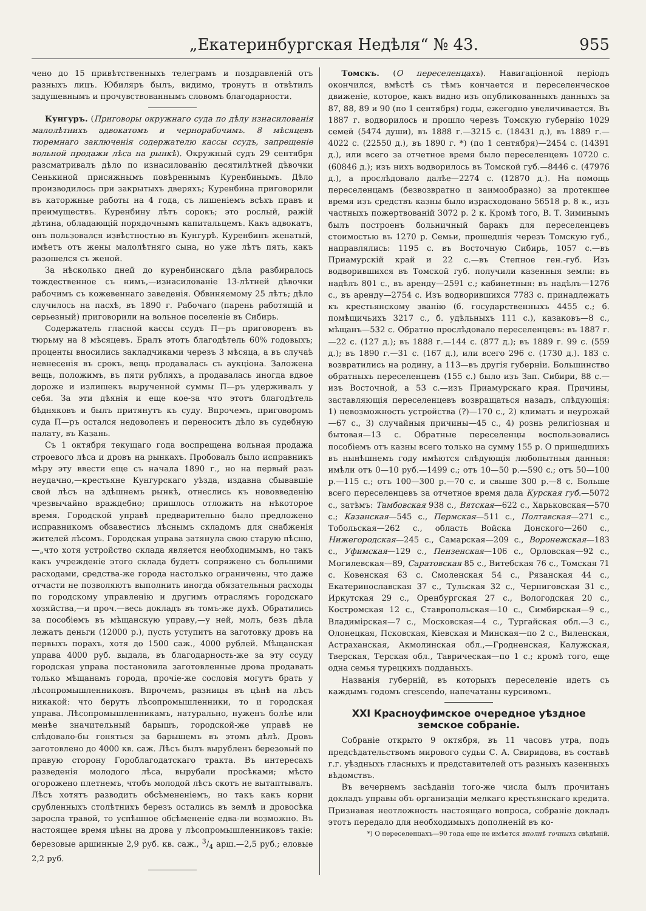„Екатеринбургская Недѣля“ № 43. 955
чено до 15 привѣтственныхъ телеграмъ и поздравленій отъ разныхъ лицъ. Юбиляръ былъ, видимо, тронутъ и отвѣтилъ задушевнымъ и прочувствованнымъ словомъ благодарности.
Кунгуръ. (Приговоры окружнаго суда по дѣлу изнасилованія малолѣтнихъ адвокатомъ и чернорабочимъ. 8 мѣсяцевъ тюремнаго заключенія содержателю кассы ссудъ, запрещеніе вольной продажи лѣса на рынкѣ). Окружный судъ 29 сентября разсматривалъ дѣло по изнасилованію десятилѣтней дѣвочки Сенькиной присяжнымъ повѣреннымъ Куренбинымъ. Дѣло производилось при закрытыхъ дверяхъ; Куренбина приговорили въ каторжные работы на 4 года, съ лишеніемъ всѣхъ правъ и преимуществъ. Куренбину лѣтъ сорокъ; это рослый, ражій дѣтина, обладающій порядочнымъ капитальцемъ. Какъ адвокатъ, онъ пользовался извѣстностью въ Кунгурѣ. Куренбинъ женатый, имѣетъ отъ жены малолѣтняго сына, но уже лѣтъ пять, какъ разошелся съ женой.
За нѣсколько дней до куренбинскаго дѣла разбиралось тождественное съ нимъ,—изнасилованіе 13-лѣтней дѣвочки рабочимъ съ кожевеннаго заведенія. Обвиняемому 25 лѣтъ; дѣло случилось на пасхѣ, въ 1890 г. Рабочаго (парень работящій и серьезный) приговорили на вольное поселеніе въ Сибирь.
Содержатель гласной кассы ссудъ П—ръ приговоренъ въ тюрьму на 8 мѣсяцевъ. Бралъ этотъ благодѣтель 60% годовыхъ; проценты вносились закладчиками черезъ 3 мѣсяца, а въ случаѣ невнесенія въ срокъ, вещь продавалась съ аукціона. Заложена вещь, положимъ, въ пяти рубляхъ, а продавалась иногда вдвое дороже и излишекъ вырученной суммы П—ръ удерживалъ у себя. За эти дѣянія и еще кое-за что этотъ благодѣтель бѣдняковъ и былъ притянутъ къ суду. Впрочемъ, приговоромъ суда П—ръ остался недоволенъ и переноситъ дѣло въ судебную палату, въ Казань.
Съ 1 октября текущаго года воспрещена вольная продажа строевого лѣса и дровъ на рынкахъ. Пробовалъ было исправникъ мѣру эту ввести еще съ начала 1890 г., но на первый разъ неудачно,—крестьяне Кунгурскаго уѣзда, издавна сбывавшіе свой лѣсъ на здѣшнемъ рынкѣ, отнеслись къ нововведенію чрезвычайно враждебно; пришлось отложить на нѣкоторое время. Городской управѣ предварительно было предложено исправникомъ обзавестись лѣснымъ складомъ для снабженія жителей лѣсомъ. Городская управа затянула свою старую пѣсню,—„что хотя устройство склада является необходимымъ, но такъ какъ учрежденіе этого склада будетъ сопряжено съ большими расходами, средства-же города настолько ограничены, что даже отчасти не позволяютъ выполнить иногда обязательныя расходы по городскому управленію и другимъ отраслямъ городскаго хозяйства,—и проч.—весь докладъ въ томъ-же духѣ. Обратились за пособіемъ въ мѣщанскую управу,—у ней, молъ, безъ дѣла лежатъ деньги (12000 р.), пусть уступитъ на заготовку дровъ на первыхъ порахъ, хотя до 1500 саж., 4000 рублей. Мѣщанская управа 4000 руб. выдала, въ благодарность-же за эту ссуду городская управа постановила заготовленные дрова продавать только мѣщанамъ города, прочіе-же сословія могутъ брать у лѣсопромышленниковъ. Впрочемъ, разницы въ цѣнѣ на лѣсъ никакой: что берутъ лѣсопромышленники, то и городская управа. Лѣсопромышленникамъ, натурально, нуженъ болѣе или менѣе значительный барышъ, городской-же управѣ не слѣдовало-бы гоняться за барышемъ въ этомъ дѣлѣ. Дровъ заготовлено до 4000 кв. саж. Лѣсъ былъ вырубленъ березовый по правую сторону Гороблагодатскаго тракта. Въ интересахъ разведенія молодого лѣса, вырубали просѣками; мѣсто огорожено плетнемъ, чтобъ молодой лѣсъ скотъ не вытаптывалъ. Лѣсъ хотятъ разводить обсѣмененіемъ, но такъ какъ корни срубленныхъ столѣтнихъ березъ остались въ землѣ и дровосѣка заросла травой, то успѣшное обсѣмененіе едва-ли возможно. Въ настоящее время цѣны на дрова у лѣсопромышленниковъ такіе: березовые аршинные 2,9 руб. кв. саж., 3/4 арш.—2,5 руб.; еловые 2,2 руб.
Томскъ. (О переселенцахъ). Навигаціонной періодъ окончился, вмѣстѣ съ тѣмъ кончается и переселенческое движеніе, которое, какъ видно изъ опубликованныхъ данныхъ за 87, 88, 89 и 90 (по 1 сентября) годы, ежегодно увеличивается. Въ 1887 г. водворилось и прошло черезъ Томскую губернію 1029 семей (5474 души), въ 1888 г.—3215 с. (18431 д.), въ 1889 г.—4022 с. (22550 д.), въ 1890 г. *) (по 1 сентября)—2454 с. (14391 д.), или всего за отчетное время было переселенцевъ 10720 с. (60846 д.); изъ нихъ водворилось въ Томской губ.—8446 с. (47976 д.), а прослѣдовало далѣе—2274 с. (12870 д.). На помощь переселенцамъ (безвозвратно и заимообразно) за протекшее время изъ средствъ казны было израсходовано 56518 р. 8 к., изъ частныхъ пожертвованій 3072 р. 2 к. Кромѣ того, В. Т. Зиминымъ былъ построенъ больничный баракъ для переселенцевъ стоимостью въ 1270 р. Семьи, прошедшія черезъ Томскую губ., направлялись: 1195 с. въ Восточную Сибирь, 1057 с.—въ Приамурскій край и 22 с.—въ Степное ген.-губ. Изъ водворившихся въ Томской губ. получили казенныя земли: въ надѣлъ 801 с., въ аренду—2591 с.; кабинетныя: въ надѣлъ—1276 с., въ аренду—2754 с. Изъ водворившихся 7783 с. принадлежатъ къ крестьянскому званію (б. государственныхъ 4455 с.; б. помѣщичьихъ 3217 с., б. удѣльныхъ 111 с.), казаковъ—8 с., мѣщанъ—532 с. Обратно прослѣдовало переселенцевъ: въ 1887 г.—22 с. (127 д.); въ 1888 г.—144 с. (877 д.); въ 1889 г. 99 с. (559 д.); въ 1890 г.—31 с. (167 д.), или всего 296 с. (1730 д.). 183 с. возвратились на родину, а 113—въ другія губерніи. Большинство обратныхъ переселенцевъ (155 с.) было изъ Зап. Сибири, 88 с.—изъ Восточной, а 53 с.—изъ Приамурскаго края. Причины, заставляющія переселенцевъ возвращаться назадъ, слѣдующія: 1) невозможность устройства (?)—170 с., 2) климатъ и неурожай—67 с., 3) случайныя причины—45 с., 4) рознь религіозная и бытовая—13 с. Обратные переселенцы воспользовались пособіемъ отъ казны всего только на сумму 155 р. О пришедшихъ въ нынѣшнемъ году имѣются слѣдующія любопытныя данныя: имѣли отъ 0—10 руб.—1499 с.; отъ 10—50 р.—590 с.; отъ 50—100 р.—115 с.; отъ 100—300 р.—70 с. и свыше 300 р.—8 с. Больше всего переселенцевъ за отчетное время дала Курская губ.—5072 с., затѣмъ: Тамбовская 938 с., Вятская—622 с., Харьковская—570 с.; Казанская—545 с., Пермская—511 с., Полтавская—271 с., Тобольская—262 с., область Войска Донского—260 с., Нижегородская—245 с., Самарская—209 с., Воронежская—183 с., Уфимская—129 с., Пензенская—106 с., Орловская—92 с., Могилевская—89, Саратовская 85 с., Витебская 76 с., Томская 71 с. Ковенская 63 с. Смоленская 54 с., Рязанская 44 с., Екатеринославская 37 с., Тульская 32 с., Черниговская 31 с., Иркутская 29 с., Оренбургская 27 с., Вологодская 20 с., Костромская 12 с., Ставропольская—10 с., Симбирская—9 с., Владимірская—7 с., Московская—4 с., Тургайская обл.—3 с., Олонецкая, Псковская, Кіевская и Минская—по 2 с., Виленская, Астраханская, Акмолинская обл.,—Гродненская, Калужская, Тверская, Терская обл., Таврическая—по 1 с.; кромѣ того, еще одна семья турецкихъ подданыхъ.
Названія губерній, въ которыхъ переселеніе идетъ съ каждымъ годомъ crescendo, напечатаны курсивомъ.
XXI Красноуфимское очередное уѣздное земское собраніе.
Собраніе открыто 9 октября, въ 11 часовъ утра, подъ предсѣдательствомъ мирового судьи С. А. Свиридова, въ составѣ г.г. уѣздныхъ гласныхъ и представителей отъ разныхъ казенныхъ вѣдомствъ.
Въ вечернемъ засѣданіи того-же числа былъ прочитанъ докладъ управы объ организаціи мелкаго крестьянскаго кредита. Признавая неотложность настоящаго вопроса, собраніе докладъ этотъ передало для необходимыхъ дополненій въ ко-
*) О переселенцахъ—90 года еще не имѣется вполнѣ точныхъ свѣдѣній.